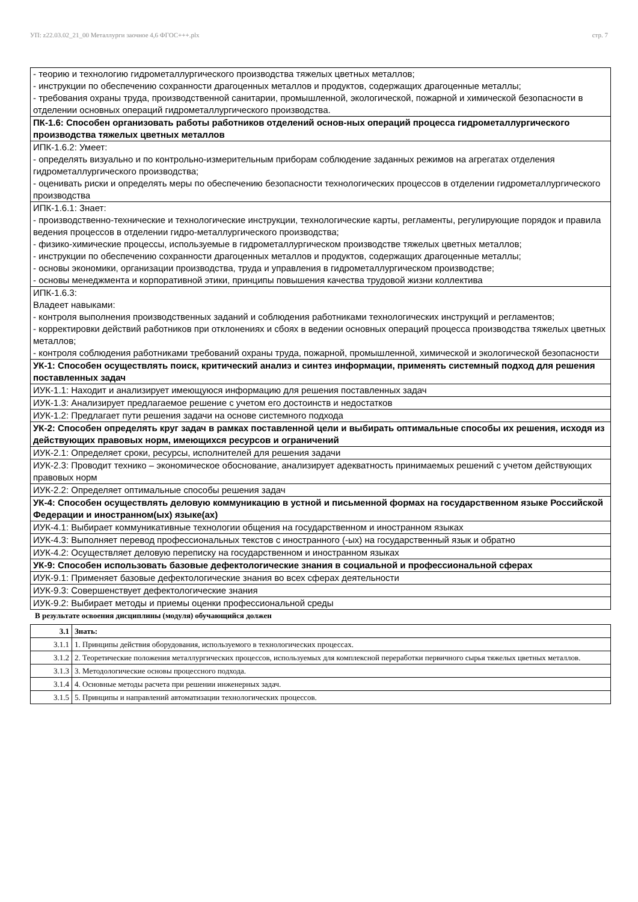УП: z22.03.02_21_00 Металлурги заочное 4,6 ФГОС+++.plx стр. 7
| - теорию и технологию гидрометаллургического производства тяжелых цветных металлов; - инструкции по обеспечению сохранности драгоценных металлов и продуктов, содержащих драгоценные металлы; - требования охраны труда, производственной санитарии, промышленной, экологической, пожарной и химической безопасности в отделении основных операций гидрометаллургического производства. |
| ПК-1.6: Способен организовать работы работников отделений основ-ных операций процесса гидрометаллургического производства тяжелых цветных металлов |
| ИПК-1.6.2: Умеет: - определять визуально и по контрольно-измерительным приборам соблюдение заданных режимов на агрегатах отделения гидрометаллургического производства; - оценивать риски и определять меры по обеспечению безопасности технологических процессов в отделении гидрометаллургического производства |
| ИПК-1.6.1: Знает: - производственно-технические и технологические инструкции, технологические карты, регламенты, регулирующие порядок и правила ведения процессов в отделении гидро-металлургического производства; - физико-химические процессы, используемые в гидрометаллургическом производстве тяжелых цветных металлов; - инструкции по обеспечению сохранности драгоценных металлов и продуктов, содержащих драгоценные металлы; - основы экономики, организации производства, труда и управления в гидрометаллургическом производстве; - основы менеджмента и корпоративной этики, принципы повышения качества трудовой жизни коллектива |
| ИПК-1.6.3: Владеет навыками: - контроля выполнения производственных заданий и соблюдения работниками технологических инструкций и регламентов; - корректировки действий работников при отклонениях и сбоях в ведении основных операций процесса производства тяжелых цветных металлов; - контроля соблюдения работниками требований охраны труда, пожарной, промышленной, химической и экологической безопасности |
| УК-1: Способен осуществлять поиск, критический анализ и синтез информации, применять системный подход для решения поставленных задач |
| ИУК-1.1: Находит и анализирует имеющуюся информацию для решения поставленных задач |
| ИУК-1.3: Анализирует предлагаемое решение с учетом его достоинств и недостатков |
| ИУК-1.2: Предлагает пути решения задачи на основе системного подхода |
| УК-2: Способен определять круг задач в рамках поставленной цели и выбирать оптимальные способы их решения, исходя из действующих правовых норм, имеющихся ресурсов и ограничений |
| ИУК-2.1: Определяет сроки, ресурсы, исполнителей для решения задачи |
| ИУК-2.3: Проводит технико – экономическое обоснование, анализирует адекватность принимаемых решений с учетом действующих правовых норм |
| ИУК-2.2: Определяет оптимальные способы решения задач |
| УК-4: Способен осуществлять деловую коммуникацию в устной и письменной формах на государственном языке Российской Федерации и иностранном(ых) языке(ах) |
| ИУК-4.1: Выбирает коммуникативные технологии общения на государственном и иностранном языках |
| ИУК-4.3: Выполняет перевод профессиональных текстов с иностранного (-ых) на государственный язык и обратно |
| ИУК-4.2: Осуществляет деловую переписку на государственном и иностранном языках |
| УК-9: Способен использовать базовые дефектологические знания в социальной и профессиональной сферах |
| ИУК-9.1: Применяет базовые дефектологические знания во всех сферах деятельности |
| ИУК-9.3: Совершенствует дефектологические знания |
| ИУК-9.2: Выбирает методы и приемы оценки профессиональной среды |
В результате освоения дисциплины (модуля) обучающийся должен
| 3.1 | Знать: |
| 3.1.1 | 1. Принципы действия оборудования, используемого в технологических процессах. |
| 3.1.2 | 2. Теоретические положения металлургических процессов, используемых для комплексной переработки первичного сырья тяжелых цветных металлов. |
| 3.1.3 | 3. Методологические основы процессного подхода. |
| 3.1.4 | 4. Основные методы расчета при решении инженерных задач. |
| 3.1.5 | 5. Принципы и направлений автоматизации технологических процессов. |